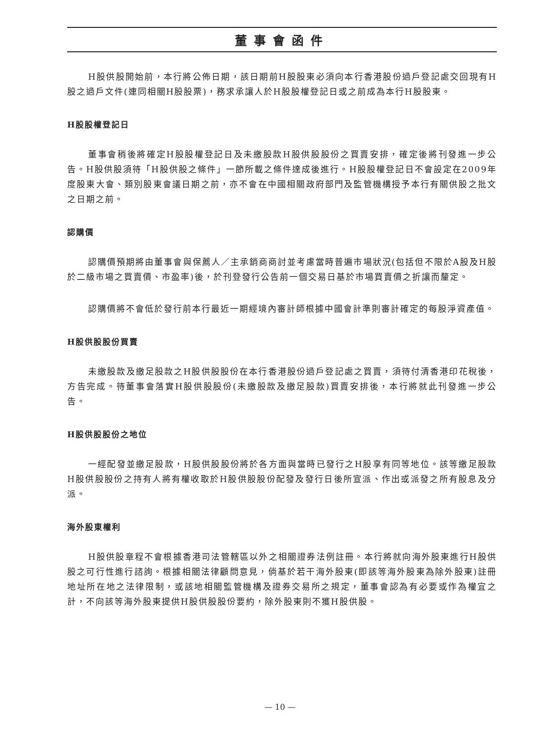董事會函件
H股供股開始前，本行將公佈日期，該日期前H股股東必須向本行香港股份過戶登記處交回現有H股之過戶文件(連同相關H股股票)，務求承讓人於H股股權登記日或之前成為本行H股股東。
H股股權登記日
董事會稍後將確定H股股權登記日及未繳股款H股供股股份之買賣安排，確定後將刊發進一步公告。H股供股須待「H股供股之條件」一節所載之條件達成後進行。H股股權登記日不會設定在2009年度股東大會、類別股東會議日期之前，亦不會在中國相關政府部門及監管機構授予本行有關供股之批文之日期之前。
認購價
認購價預期將由董事會與保薦人／主承銷商商討並考慮當時普遍市場狀況(包括但不限於A股及H股於二級市場之買賣價、市盈率)後，於刊登發行公告前一個交易日基於市場買賣價之折讓而釐定。
認購價將不會低於發行前本行最近一期經境內審計師根據中國會計準則審計確定的每股淨資產值。
H股供股股份買賣
未繳股款及繳足股款之H股供股股份在本行香港股份過戶登記處之買賣，須待付清香港印花稅後，方告完成。待董事會落實H股供股股份(未繳股款及繳足股款)買賣安排後，本行將就此刊發進一步公告。
H股供股股份之地位
一經配發並繳足股款，H股供股股份將於各方面與當時已發行之H股享有同等地位。該等繳足股款H股供股股份之持有人將有權收取於H股供股股份配發及發行日後所宣派、作出或派發之所有股息及分派。
海外股東權利
H股供股章程不會根據香港司法管轄區以外之相關證券法例註冊。本行將就向海外股東進行H股供股之可行性進行諮詢。根據相關法律顧問意見，倘基於若干海外股東(即該等海外股東為除外股東)註冊地址所在地之法律限制，或該地相關監管機構及證券交易所之規定，董事會認為有必要或作為權宜之計，不向該等海外股東提供H股供股股份要約，除外股東則不獲H股供股。
— 10 —